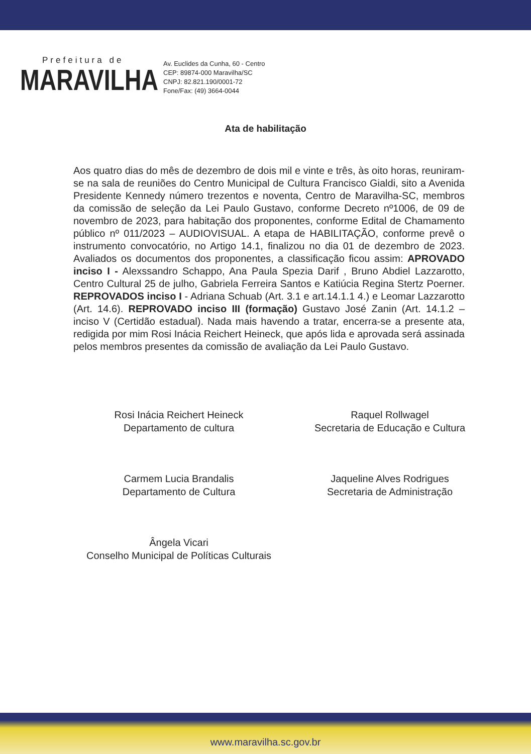Prefeitura de
MARAVILHA
Av. Euclides da Cunha, 60 - Centro
CEP: 89874-000 Maravilha/SC
CNPJ: 82.821.190/0001-72
Fone/Fax: (49) 3664-0044
Ata de habilitação
Aos quatro dias do mês de dezembro de dois mil e vinte e três, às oito horas, reuniram-se na sala de reuniões do Centro Municipal de Cultura Francisco Gialdi, sito a Avenida Presidente Kennedy número trezentos e noventa, Centro de Maravilha-SC, membros da comissão de seleção da Lei Paulo Gustavo, conforme Decreto nº1006, de 09 de novembro de 2023, para habitação dos proponentes, conforme Edital de Chamamento público nº 011/2023 – AUDIOVISUAL. A etapa de HABILITAÇÃO, conforme prevê o instrumento convocatório, no Artigo 14.1, finalizou no dia 01 de dezembro de 2023. Avaliados os documentos dos proponentes, a classificação ficou assim: APROVADO inciso I - Alexssandro Schappo, Ana Paula Spezia Darif , Bruno Abdiel Lazzarotto, Centro Cultural 25 de julho, Gabriela Ferreira Santos e Katiúcia Regina Stertz Poerner. REPROVADOS inciso I - Adriana Schuab (Art. 3.1 e art.14.1.1 4.) e Leomar Lazzarotto (Art. 14.6). REPROVADO inciso III (formação) Gustavo José Zanin (Art. 14.1.2 – inciso V (Certidão estadual). Nada mais havendo a tratar, encerra-se a presente ata, redigida por mim Rosi Inácia Reichert Heineck, que após lida e aprovada será assinada pelos membros presentes da comissão de avaliação da Lei Paulo Gustavo.
Rosi Inácia Reichert Heineck
Departamento de cultura
Raquel Rollwagel
Secretaria de Educação e Cultura
Carmem Lucia Brandalis
Departamento de Cultura
Jaqueline Alves Rodrigues
Secretaria de Administração
Ângela Vicari
Conselho Municipal de Políticas Culturais
www.maravilha.sc.gov.br